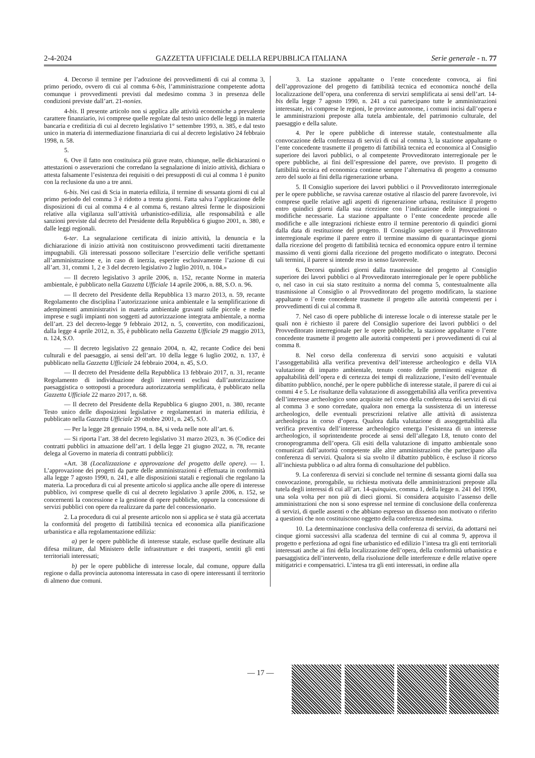2-4-2024 GAZZETTA UFFICIALE DELLA REPUBBLICA ITALIANA Serie generale - n. 77
4. Decorso il termine per l’adozione dei provvedimenti di cui al comma 3, primo periodo, ovvero di cui al comma 6-bis, l’amministrazione competente adotta comunque i provvedimenti previsti dal medesimo comma 3 in presenza delle condizioni previste dall’art. 21-nonies.
4-bis. Il presente articolo non si applica alle attività economiche a prevalente carattere finanziario, ivi comprese quelle regolate dal testo unico delle leggi in materia bancaria e creditizia di cui al decreto legislativo 1° settembre 1993, n. 385, e dal testo unico in materia di intermediazione finanziaria di cui al decreto legislativo 24 febbraio 1998, n. 58.
5.
6. Ove il fatto non costituisca più grave reato, chiunque, nelle dichiarazioni o attestazioni o asseverazioni che corredano la segnalazione di inizio attività, dichiara o attesta falsamente l’esistenza dei requisiti o dei presupposti di cui al comma 1 è punito con la reclusione da uno a tre anni.
6-bis. Nei casi di Scia in materia edilizia, il termine di sessanta giorni di cui al primo periodo del comma 3 è ridotto a trenta giorni. Fatta salva l’applicazione delle disposizioni di cui al comma 4 e al comma 6, restano altresì ferme le disposizioni relative alla vigilanza sull’attività urbanistico-edilizia, alle responsabilità e alle sanzioni previste dal decreto del Presidente della Repubblica 6 giugno 2001, n. 380, e dalle leggi regionali.
6-ter. La segnalazione certificata di inizio attività, la denuncia e la dichiarazione di inizio attività non costituiscono provvedimenti taciti direttamente impugnabili. Gli interessati possono sollecitare l’esercizio delle verifiche spettanti all’amministrazione e, in caso di inerzia, esperire esclusivamente l’azione di cui all’art. 31, commi 1, 2 e 3 del decreto legislativo 2 luglio 2010, n. 104.»
— Il decreto legislativo 3 aprile 2006, n. 152, recante Norme in materia ambientale, è pubblicato nella Gazzetta Ufficiale 14 aprile 2006, n. 88, S.O. n. 96.
— Il decreto del Presidente della Repubblica 13 marzo 2013, n. 59, recante Regolamento che disciplina l’autorizzazione unica ambientale e la semplificazione di adempimenti amministrativi in materia ambientale gravanti sulle piccole e medie imprese e sugli impianti non soggetti ad autorizzazione integrata ambientale, a norma dell’art. 23 del decreto-legge 9 febbraio 2012, n. 5, convertito, con modificazioni, dalla legge 4 aprile 2012, n. 35, è pubblicato nella Gazzetta Ufficiale 29 maggio 2013, n. 124, S.O.
— Il decreto legislativo 22 gennaio 2004, n. 42, recante Codice dei beni culturali e del paesaggio, ai sensi dell’art. 10 della legge 6 luglio 2002, n. 137, è pubblicato nella Gazzetta Ufficiale 24 febbraio 2004, n. 45, S.O.
— Il decreto del Presidente della Repubblica 13 febbraio 2017, n. 31, recante Regolamento di individuazione degli interventi esclusi dall’autorizzazione paesaggistica o sottoposti a procedura autorizzatoria semplificata, è pubblicato nella Gazzetta Ufficiale 22 marzo 2017, n. 68.
— Il decreto del Presidente della Repubblica 6 giugno 2001, n. 380, recante Testo unico delle disposizioni legislative e regolamentari in materia edilizia, è pubblicato nella Gazzetta Ufficiale 20 ottobre 2001, n. 245, S.O.
— Per la legge 28 gennaio 1994, n. 84, si veda nelle note all’art. 6.
— Si riporta l’art. 38 del decreto legislativo 31 marzo 2023, n. 36 (Codice dei contratti pubblici in attuazione dell’art. 1 della legge 21 giugno 2022, n. 78, recante delega al Governo in materia di contratti pubblici):
«Art. 38 (Localizzazione e approvazione del progetto delle opere). — 1. L’approvazione dei progetti da parte delle amministrazioni è effettuata in conformità alla legge 7 agosto 1990, n. 241, e alle disposizioni statali e regionali che regolano la materia. La procedura di cui al presente articolo si applica anche alle opere di interesse pubblico, ivi comprese quelle di cui al decreto legislativo 3 aprile 2006, n. 152, se concernenti la concessione e la gestione di opere pubbliche, oppure la concessione di servizi pubblici con opere da realizzare da parte del concessionario.
2. La procedura di cui al presente articolo non si applica se è stata già accertata la conformità del progetto di fattibilità tecnica ed economica alla pianificazione urbanistica e alla regolamentazione edilizia:
a) per le opere pubbliche di interesse statale, escluse quelle destinate alla difesa militare, dal Ministero delle infrastrutture e dei trasporti, sentiti gli enti territoriali interessati;
b) per le opere pubbliche di interesse locale, dal comune, oppure dalla regione o dalla provincia autonoma interessata in caso di opere interessanti il territorio di almeno due comuni.
3. La stazione appaltante o l’ente concedente convoca, ai fini dell’approvazione del progetto di fattibilità tecnica ed economica nonché della localizzazione dell’opera, una conferenza di servizi semplificata ai sensi dell’art. 14-bis della legge 7 agosto 1990, n. 241 a cui partecipano tutte le amministrazioni interessate, ivi comprese le regioni, le province autonome, i comuni incisi dall’opera e le amministrazioni preposte alla tutela ambientale, del patrimonio culturale, del paesaggio e della salute.
4. Per le opere pubbliche di interesse statale, contestualmente alla convocazione della conferenza di servizi di cui al comma 3, la stazione appaltante o l’ente concedente trasmette il progetto di fattibilità tecnica ed economica al Consiglio superiore dei lavori pubblici, o al competente Provveditorato interregionale per le opere pubbliche, ai fini dell’espressione del parere, ove previsto. Il progetto di fattibilità tecnica ed economica contiene sempre l’alternativa di progetto a consumo zero del suolo ai fini della rigenerazione urbana.
5. Il Consiglio superiore dei lavori pubblici o il Provveditorato interregionale per le opere pubbliche, se ravvisa carenze ostative al rilascio del parere favorevole, ivi comprese quelle relative agli aspetti di rigenerazione urbana, restituisce il progetto entro quindici giorni dalla sua ricezione con l’indicazione delle integrazioni o modifiche necessarie. La stazione appaltante o l’ente concedente procede alle modifiche e alle integrazioni richieste entro il termine perentorio di quindici giorni dalla data di restituzione del progetto. Il Consiglio superiore o il Provveditorato interregionale esprime il parere entro il termine massimo di quarantacinque giorni dalla ricezione del progetto di fattibilità tecnica ed economica oppure entro il termine massimo di venti giorni dalla ricezione del progetto modificato o integrato. Decorsi tali termini, il parere si intende reso in senso favorevole.
6. Decorsi quindici giorni dalla trasmissione del progetto al Consiglio superiore dei lavori pubblici o al Provveditorato interregionale per le opere pubbliche o, nel caso in cui sia stato restituito a norma del comma 5, contestualmente alla trasmissione al Consiglio o al Provveditorato del progetto modificato, la stazione appaltante o l’ente concedente trasmette il progetto alle autorità competenti per i provvedimenti di cui al comma 8.
7. Nel caso di opere pubbliche di interesse locale o di interesse statale per le quali non è richiesto il parere del Consiglio superiore dei lavori pubblici o del Provveditorato interregionale per le opere pubbliche, la stazione appaltante o l’ente concedente trasmette il progetto alle autorità competenti per i provvedimenti di cui al comma 8.
8. Nel corso della conferenza di servizi sono acquisiti e valutati l’assoggettabilità alla verifica preventiva dell’interesse archeologico e della VIA valutazione di impatto ambientale, tenuto conto delle preminenti esigenze di appaltabilità dell’opera e di certezza dei tempi di realizzazione, l’esito dell’eventuale dibattito pubblico, nonché, per le opere pubbliche di interesse statale, il parere di cui ai commi 4 e 5. Le risultanze della valutazione di assoggettabilità alla verifica preventiva dell’interesse archeologico sono acquisite nel corso della conferenza dei servizi di cui al comma 3 e sono corredate, qualora non emerga la sussistenza di un interesse archeologico, delle eventuali prescrizioni relative alle attività di assistenza archeologica in corso d’opera. Qualora dalla valutazione di assoggettabilità alla verifica preventiva dell’interesse archeologico emerga l’esistenza di un interesse archeologico, il soprintendente procede ai sensi dell’allegato I.8, tenuto conto del cronoprogramma dell’opera. Gli esiti della valutazione di impatto ambientale sono comunicati dall’autorità competente alle altre amministrazioni che partecipano alla conferenza di servizi. Qualora si sia svolto il dibattito pubblico, è escluso il ricorso all’inchiesta pubblica o ad altra forma di consultazione del pubblico.
9. La conferenza di servizi si conclude nel termine di sessanta giorni dalla sua convocazione, prorogabile, su richiesta motivata delle amministrazioni preposte alla tutela degli interessi di cui all’art. 14-quinquies, comma 1, della legge n. 241 del 1990, una sola volta per non più di dieci giorni. Si considera acquisito l’assenso delle amministrazioni che non si sono espresse nel termine di conclusione della conferenza di servizi, di quelle assenti o che abbiano espresso un dissenso non motivato o riferito a questioni che non costituiscono oggetto della conferenza medesima.
10. La determinazione conclusiva della conferenza di servizi, da adottarsi nei cinque giorni successivi alla scadenza del termine di cui al comma 9, approva il progetto e perfeziona ad ogni fine urbanistico ed edilizio l’intesa tra gli enti territoriali interessati anche ai fini della localizzazione dell’opera, della conformità urbanistica e paesaggistica dell’intervento, della risoluzione delle interferenze e delle relative opere mitigatrici e compensatrici. L’intesa tra gli enti interessati, in ordine alla
— 17 —